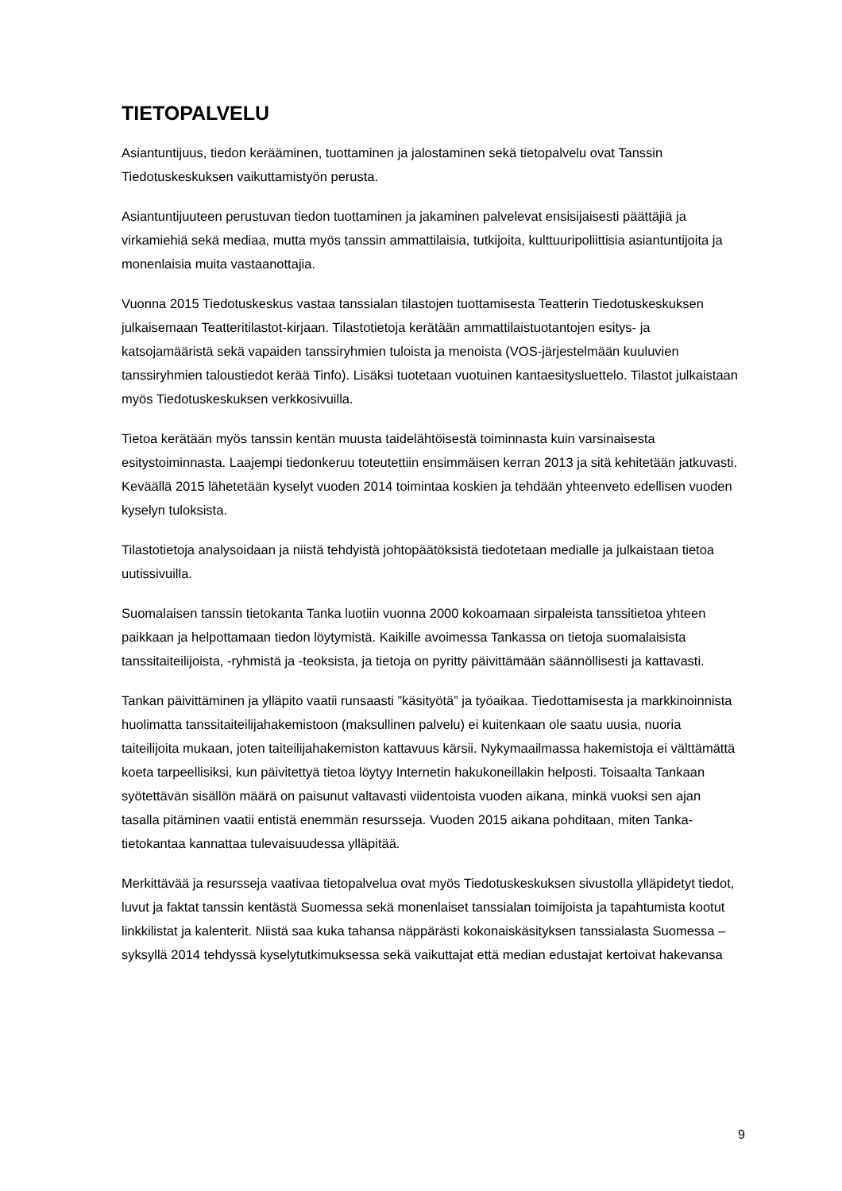TIETOPALVELU
Asiantuntijuus, tiedon kerääminen, tuottaminen ja jalostaminen sekä tietopalvelu ovat Tanssin Tiedotuskeskuksen vaikuttamistyön perusta.
Asiantuntijuuteen perustuvan tiedon tuottaminen ja jakaminen palvelevat ensisijaisesti päättäjiä ja virkamiehiä sekä mediaa, mutta myös tanssin ammattilaisia, tutkijoita, kulttuuripoliittisia asiantuntijoita ja monenlaisia muita vastaanottajia.
Vuonna 2015 Tiedotuskeskus vastaa tanssialan tilastojen tuottamisesta Teatterin Tiedotuskeskuksen julkaisemaan Teatteritilastot-kirjaan. Tilastotietoja kerätään ammattilaistuotantojen esitys- ja katsojamääristä sekä vapaiden tanssiryhmien tuloista ja menoista (VOS-järjestelmään kuuluvien tanssiryhmien taloustiedot kerää Tinfo). Lisäksi tuotetaan vuotuinen kantaesitysluettelo. Tilastot julkaistaan myös Tiedotuskeskuksen verkkosivuilla.
Tietoa kerätään myös tanssin kentän muusta taidelähtöisestä toiminnasta kuin varsinaisesta esitystoiminnasta. Laajempi tiedonkeruu toteutettiin ensimmäisen kerran 2013 ja sitä kehitetään jatkuvasti. Keväällä 2015 lähetetään kyselyt vuoden 2014 toimintaa koskien ja tehdään yhteenveto edellisen vuoden kyselyn tuloksista.
Tilastotietoja analysoidaan ja niistä tehdyistä johtopäätöksistä tiedotetaan medialle ja julkaistaan tietoa uutissivuilla.
Suomalaisen tanssin tietokanta Tanka luotiin vuonna 2000 kokoamaan sirpaleista tanssitietoa yhteen paikkaan ja helpottamaan tiedon löytymistä. Kaikille avoimessa Tankassa on tietoja suomalaisista tanssitaiteilijoista, -ryhmistä ja -teoksista, ja tietoja on pyritty päivittämään säännöllisesti ja kattavasti.
Tankan päivittäminen ja ylläpito vaatii runsaasti ”käsityötä” ja työaikaa. Tiedottamisesta ja markkinoinnista huolimatta tanssitaiteilijahakemistoon (maksullinen palvelu) ei kuitenkaan ole saatu uusia, nuoria taiteilijoita mukaan, joten taiteilijahakemiston kattavuus kärsii. Nykymaailmassa hakemistoja ei välttämättä koeta tarpeellisiksi, kun päivitettyä tietoa löytyy Internetin hakukoneillakin helposti. Toisaalta Tankaan syötettävän sisällön määrä on paisunut valtavasti viidentoista vuoden aikana, minkä vuoksi sen ajan tasalla pitäminen vaatii entistä enemmän resursseja. Vuoden 2015 aikana pohditaan, miten Tanka-tietokantaa kannattaa tulevaisuudessa ylläpitää.
Merkittävää ja resursseja vaativaa tietopalvelua ovat myös Tiedotuskeskuksen sivustolla ylläpidetyt tiedot, luvut ja faktat tanssin kentästä Suomessa sekä monenlaiset tanssialan toimijoista ja tapahtumista kootut linkkilistat ja kalenterit. Niistä saa kuka tahansa näppärästi kokonaiskäsityksen tanssialasta Suomessa – syksyllä 2014 tehdyssä kyselytutkimuksessa sekä vaikuttajat että median edustajat kertoivat hakevansa
9